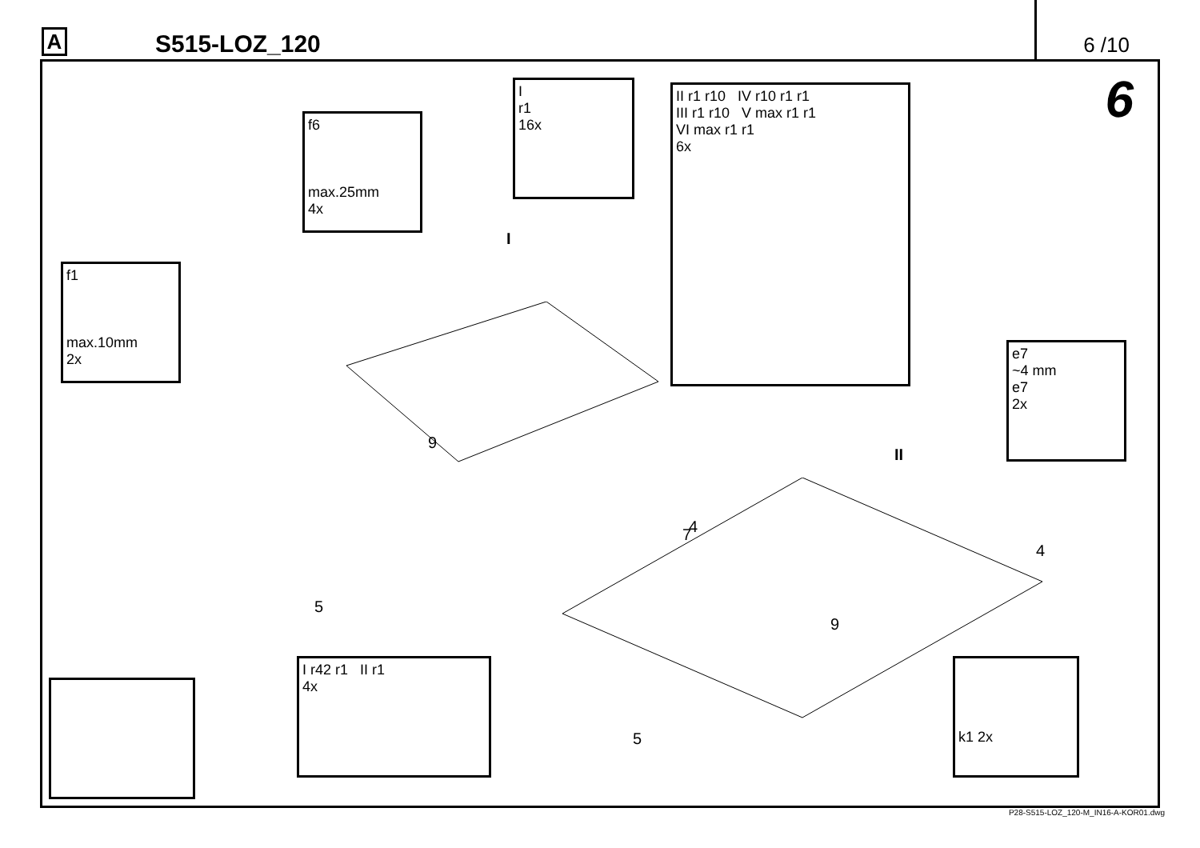A
S515-LOZ_120
6 /10
6
f6
max.25mm
4x
I
r1
16x
II r1 r10 IV r10 r1 r1
III r1 r10 V max r1 r1
VI max r1 r1
6x
f1
max.10mm
2x
e7
~4 mm
e7
2x
I r42 r1 II r1
4x
k1 2x
I
II
9
4
4
5
7
9
5
P28-S515-LOZ_120-M_IN16-A-KOR01.dwg